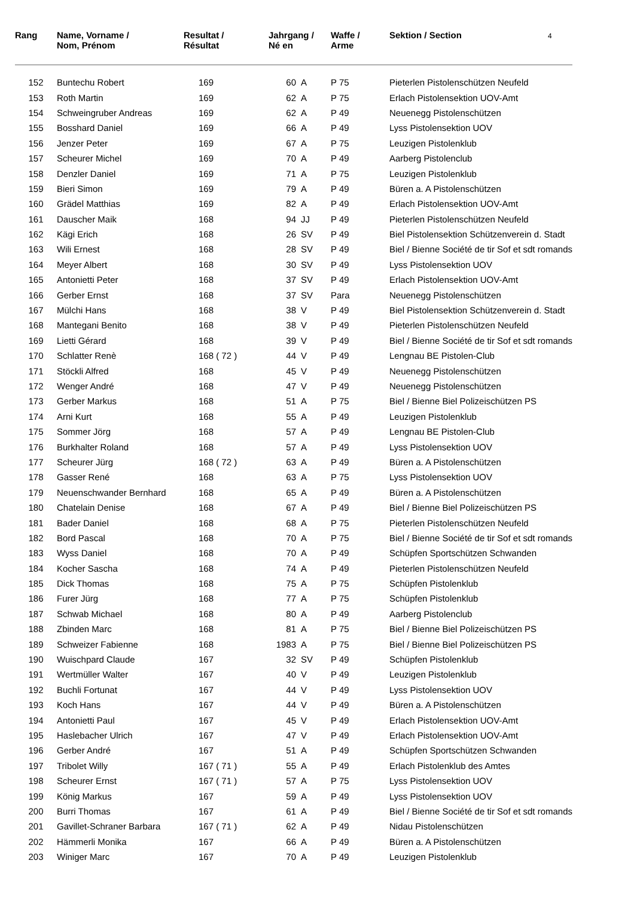| Rang | Name, Vorname / Nom, Prénom | Resultat / Résultat | Jahrgang / Né en | | Waffe / Arme | Sektion / Section 4 |
| --- | --- | --- | --- | --- | --- | --- |
| 152 | Buntechu Robert | 169 | 60 | A | P 75 | Pieterlen Pistolenschützen Neufeld |
| 153 | Roth Martin | 169 | 62 | A | P 75 | Erlach Pistolensektion UOV-Amt |
| 154 | Schweingruber Andreas | 169 | 62 | A | P 49 | Neuenegg Pistolenschützen |
| 155 | Bosshard Daniel | 169 | 66 | A | P 49 | Lyss Pistolensektion UOV |
| 156 | Jenzer Peter | 169 | 67 | A | P 75 | Leuzigen Pistolenklub |
| 157 | Scheurer Michel | 169 | 70 | A | P 49 | Aarberg Pistolenclub |
| 158 | Denzler Daniel | 169 | 71 | A | P 75 | Leuzigen Pistolenklub |
| 159 | Bieri Simon | 169 | 79 | A | P 49 | Büren a. A Pistolenschützen |
| 160 | Grädel Matthias | 169 | 82 | A | P 49 | Erlach Pistolensektion UOV-Amt |
| 161 | Dauscher Maik | 168 | 94 | JJ | P 49 | Pieterlen Pistolenschützen Neufeld |
| 162 | Kägi Erich | 168 | 26 | SV | P 49 | Biel Pistolensektion Schützenverein d. Stadt |
| 163 | Wili Ernest | 168 | 28 | SV | P 49 | Biel / Bienne Société de tir Sof et sdt romands |
| 164 | Meyer Albert | 168 | 30 | SV | P 49 | Lyss Pistolensektion UOV |
| 165 | Antonietti Peter | 168 | 37 | SV | P 49 | Erlach Pistolensektion UOV-Amt |
| 166 | Gerber Ernst | 168 | 37 | SV | Para | Neuenegg Pistolenschützen |
| 167 | Mülchi Hans | 168 | 38 | V | P 49 | Biel Pistolensektion Schützenverein d. Stadt |
| 168 | Mantegani Benito | 168 | 38 | V | P 49 | Pieterlen Pistolenschützen Neufeld |
| 169 | Lietti Gérard | 168 | 39 | V | P 49 | Biel / Bienne Société de tir Sof et sdt romands |
| 170 | Schlatter Renè | 168 ( 72 ) | 44 | V | P 49 | Lengnau BE Pistolen-Club |
| 171 | Stöckli Alfred | 168 | 45 | V | P 49 | Neuenegg Pistolenschützen |
| 172 | Wenger André | 168 | 47 | V | P 49 | Neuenegg Pistolenschützen |
| 173 | Gerber Markus | 168 | 51 | A | P 75 | Biel / Bienne Biel Polizeischützen PS |
| 174 | Arni Kurt | 168 | 55 | A | P 49 | Leuzigen Pistolenklub |
| 175 | Sommer Jörg | 168 | 57 | A | P 49 | Lengnau BE Pistolen-Club |
| 176 | Burkhalter Roland | 168 | 57 | A | P 49 | Lyss Pistolensektion UOV |
| 177 | Scheurer Jürg | 168 ( 72 ) | 63 | A | P 49 | Büren a. A Pistolenschützen |
| 178 | Gasser René | 168 | 63 | A | P 75 | Lyss Pistolensektion UOV |
| 179 | Neuenschwander Bernhard | 168 | 65 | A | P 49 | Büren a. A Pistolenschützen |
| 180 | Chatelain Denise | 168 | 67 | A | P 49 | Biel / Bienne Biel Polizeischützen PS |
| 181 | Bader Daniel | 168 | 68 | A | P 75 | Pieterlen Pistolenschützen Neufeld |
| 182 | Bord Pascal | 168 | 70 | A | P 75 | Biel / Bienne Société de tir Sof et sdt romands |
| 183 | Wyss Daniel | 168 | 70 | A | P 49 | Schüpfen Sportschützen Schwanden |
| 184 | Kocher Sascha | 168 | 74 | A | P 49 | Pieterlen Pistolenschützen Neufeld |
| 185 | Dick Thomas | 168 | 75 | A | P 75 | Schüpfen Pistolenklub |
| 186 | Furer Jürg | 168 | 77 | A | P 75 | Schüpfen Pistolenklub |
| 187 | Schwab Michael | 168 | 80 | A | P 49 | Aarberg Pistolenclub |
| 188 | Zbinden Marc | 168 | 81 | A | P 75 | Biel / Bienne Biel Polizeischützen PS |
| 189 | Schweizer Fabienne | 168 | 1983 | A | P 75 | Biel / Bienne Biel Polizeischützen PS |
| 190 | Wuischpard Claude | 167 | 32 | SV | P 49 | Schüpfen Pistolenklub |
| 191 | Wertmüller Walter | 167 | 40 | V | P 49 | Leuzigen Pistolenklub |
| 192 | Buchli Fortunat | 167 | 44 | V | P 49 | Lyss Pistolensektion UOV |
| 193 | Koch Hans | 167 | 44 | V | P 49 | Büren a. A Pistolenschützen |
| 194 | Antonietti Paul | 167 | 45 | V | P 49 | Erlach Pistolensektion UOV-Amt |
| 195 | Haslebacher Ulrich | 167 | 47 | V | P 49 | Erlach Pistolensektion UOV-Amt |
| 196 | Gerber André | 167 | 51 | A | P 49 | Schüpfen Sportschützen Schwanden |
| 197 | Tribolet Willy | 167 ( 71 ) | 55 | A | P 49 | Erlach Pistolenklub des Amtes |
| 198 | Scheurer Ernst | 167 ( 71 ) | 57 | A | P 75 | Lyss Pistolensektion UOV |
| 199 | König Markus | 167 | 59 | A | P 49 | Lyss Pistolensektion UOV |
| 200 | Burri Thomas | 167 | 61 | A | P 49 | Biel / Bienne Société de tir Sof et sdt romands |
| 201 | Gavillet-Schraner Barbara | 167 ( 71 ) | 62 | A | P 49 | Nidau Pistolenschützen |
| 202 | Hämmerli Monika | 167 | 66 | A | P 49 | Büren a. A Pistolenschützen |
| 203 | Winiger Marc | 167 | 70 | A | P 49 | Leuzigen Pistolenklub |